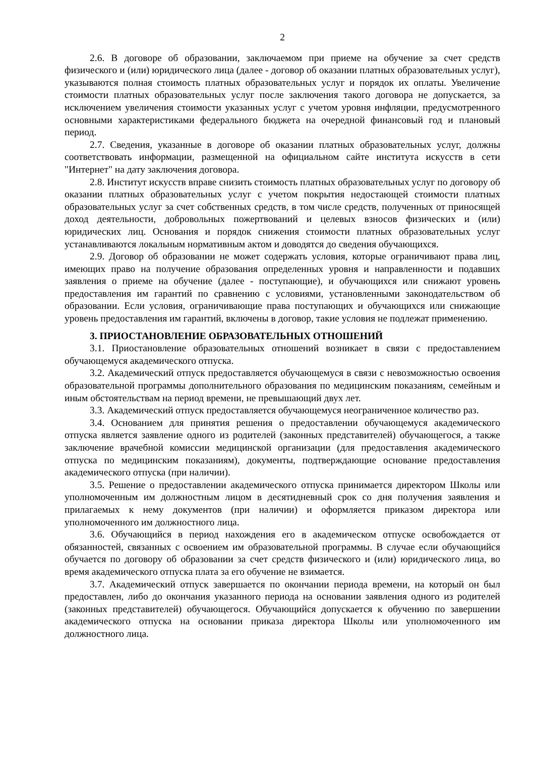2
2.6. В договоре об образовании, заключаемом при приеме на обучение за счет средств физического и (или) юридического лица (далее - договор об оказании платных образовательных услуг), указываются полная стоимость платных образовательных услуг и порядок их оплаты. Увеличение стоимости платных образовательных услуг после заключения такого договора не допускается, за исключением увеличения стоимости указанных услуг с учетом уровня инфляции, предусмотренного основными характеристиками федерального бюджета на очередной финансовый год и плановый период.
2.7. Сведения, указанные в договоре об оказании платных образовательных услуг, должны соответствовать информации, размещенной на официальном сайте института искусств в сети "Интернет" на дату заключения договора.
2.8. Институт искусств вправе снизить стоимость платных образовательных услуг по договору об оказании платных образовательных услуг с учетом покрытия недостающей стоимости платных образовательных услуг за счет собственных средств, в том числе средств, полученных от приносящей доход деятельности, добровольных пожертвований и целевых взносов физических и (или) юридических лиц. Основания и порядок снижения стоимости платных образовательных услуг устанавливаются локальным нормативным актом и доводятся до сведения обучающихся.
2.9. Договор об образовании не может содержать условия, которые ограничивают права лиц, имеющих право на получение образования определенных уровня и направленности и подавших заявления о приеме на обучение (далее - поступающие), и обучающихся или снижают уровень предоставления им гарантий по сравнению с условиями, установленными законодательством об образовании. Если условия, ограничивающие права поступающих и обучающихся или снижающие уровень предоставления им гарантий, включены в договор, такие условия не подлежат применению.
3. ПРИОСТАНОВЛЕНИЕ ОБРАЗОВАТЕЛЬНЫХ ОТНОШЕНИЙ
3.1. Приостановление образовательных отношений возникает в связи с предоставлением обучающемуся академического отпуска.
3.2. Академический отпуск предоставляется обучающемуся в связи с невозможностью освоения образовательной программы дополнительного образования по медицинским показаниям, семейным и иным обстоятельствам на период времени, не превышающий двух лет.
3.3. Академический отпуск предоставляется обучающемуся неограниченное количество раз.
3.4. Основанием для принятия решения о предоставлении обучающемуся академического отпуска является заявление одного из родителей (законных представителей) обучающегося, а также заключение врачебной комиссии медицинской организации (для предоставления академического отпуска по медицинским показаниям), документы, подтверждающие основание предоставления академического отпуска (при наличии).
3.5. Решение о предоставлении академического отпуска принимается директором Школы или уполномоченным им должностным лицом в десятидневный срок со дня получения заявления и прилагаемых к нему документов (при наличии) и оформляется приказом директора или уполномоченного им должностного лица.
3.6. Обучающийся в период нахождения его в академическом отпуске освобождается от обязанностей, связанных с освоением им образовательной программы. В случае если обучающийся обучается по договору об образовании за счет средств физического и (или) юридического лица, во время академического отпуска плата за его обучение не взимается.
3.7. Академический отпуск завершается по окончании периода времени, на который он был предоставлен, либо до окончания указанного периода на основании заявления одного из родителей (законных представителей) обучающегося. Обучающийся допускается к обучению по завершении академического отпуска на основании приказа директора Школы или уполномоченного им должностного лица.